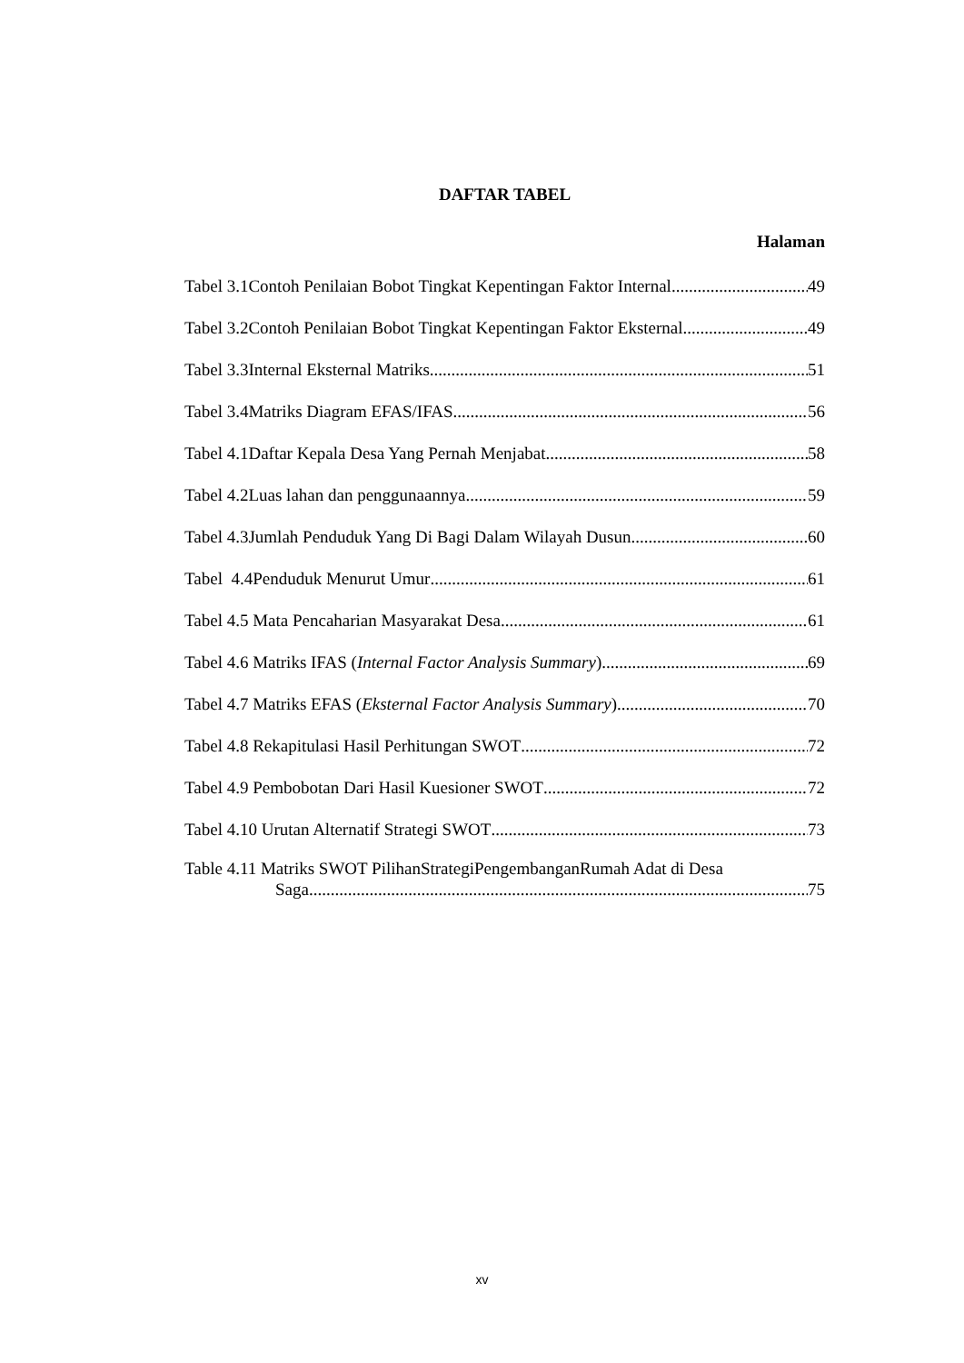DAFTAR TABEL
Halaman
Tabel 3.1Contoh Penilaian Bobot Tingkat Kepentingan Faktor Internal 49
Tabel 3.2Contoh Penilaian Bobot Tingkat Kepentingan Faktor Eksternal 49
Tabel 3.3Internal Eksternal Matriks 51
Tabel 3.4Matriks Diagram EFAS/IFAS 56
Tabel 4.1Daftar Kepala Desa Yang Pernah Menjabat 58
Tabel 4.2Luas lahan dan penggunaannya 59
Tabel 4.3Jumlah Penduduk Yang Di Bagi Dalam Wilayah Dusun 60
Tabel 4.4Penduduk Menurut Umur 61
Tabel 4.5 Mata Pencaharian Masyarakat Desa 61
Tabel 4.6 Matriks IFAS (Internal Factor Analysis Summary) 69
Tabel 4.7 Matriks EFAS (Eksternal Factor Analysis Summary) 70
Tabel 4.8 Rekapitulasi Hasil Perhitungan SWOT 72
Tabel 4.9 Pembobotan Dari Hasil Kuesioner SWOT 72
Tabel 4.10 Urutan Alternatif Strategi SWOT 73
Table 4.11 Matriks SWOT PilihanStrategiPengembanganRumah Adat di Desa
Saga 75
xv